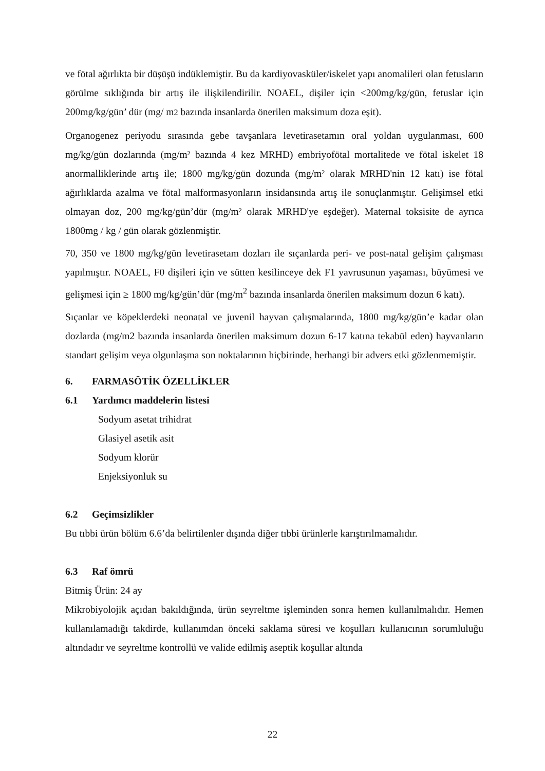ve fötal ağırlıkta bir düşüşü indüklemiştir. Bu da kardiyovasküler/iskelet yapı anomalileri olan fetusların görülme sıklığında bir artış ile ilişkilendirilir. NOAEL, dişiler için <200mg/kg/gün, fetuslar için 200mg/kg/gün’ dür (mg/ m2 bazında insanlarda önerilen maksimum doza eşit).
Organogenez periyodu sırasında gebe tavşanlara levetirasetamın oral yoldan uygulanması, 600 mg/kg/gün dozlarında (mg/m² bazında 4 kez MRHD) embriyofötal mortalitede ve fötal iskelet 18 anormalliklerinde artış ile; 1800 mg/kg/gün dozunda (mg/m² olarak MRHD'nin 12 katı) ise fötal ağırlıklarda azalma ve fötal malformasyonların insidansında artış ile sonuçlanmıştır. Gelişimsel etki olmayan doz, 200 mg/kg/gün’dür (mg/m² olarak MRHD'ye eşdeğer). Maternal toksisite de ayrıca 1800mg / kg / gün olarak gözlenmiştir.
70, 350 ve 1800 mg/kg/gün levetirasetam dozları ile sıçanlarda peri- ve post-natal gelişim çalışması yapılmıştır. NOAEL, F0 dişileri için ve sütten kesilinceye dek F1 yavrusunun yaşaması, büyümesi ve gelişmesi için ≥ 1800 mg/kg/gün’dür (mg/m<sup>2</sup> bazında insanlarda önerilen maksimum dozun 6 katı).
Sıçanlar ve köpeklerdeki neonatal ve juvenil hayvan çalışmalarında, 1800 mg/kg/gün’e kadar olan dozlarda (mg/m2 bazında insanlarda önerilen maksimum dozun 6-17 katına tekabül eden) hayvanların standart gelişim veya olgunlaşma son noktalarının hiçbirinde, herhangi bir advers etki gözlenmemiştir.
6. FARMASÖTİK ÖZELLİKLER
6.1 Yardımcı maddelerin listesi
Sodyum asetat trihidrat
Glasiyel asetik asit
Sodyum klorür
Enjeksiyonluk su
6.2 Geçimsizlikler
Bu tıbbi ürün bölüm 6.6’da belirtilenler dışında diğer tıbbi ürünlerle karıştırılmamalıdır.
6.3 Raf ömrü
Bitmiş Ürün: 24 ay
Mikrobiyolojik açıdan bakıldığında, ürün seyreltme işleminden sonra hemen kullanılmalıdır. Hemen kullanılamadığı takdirde, kullanımdan önceki saklama süresi ve koşulları kullanıcının sorumluluğu altındadır ve seyreltme kontrollü ve valide edilmiş aseptik koşullar altında
22